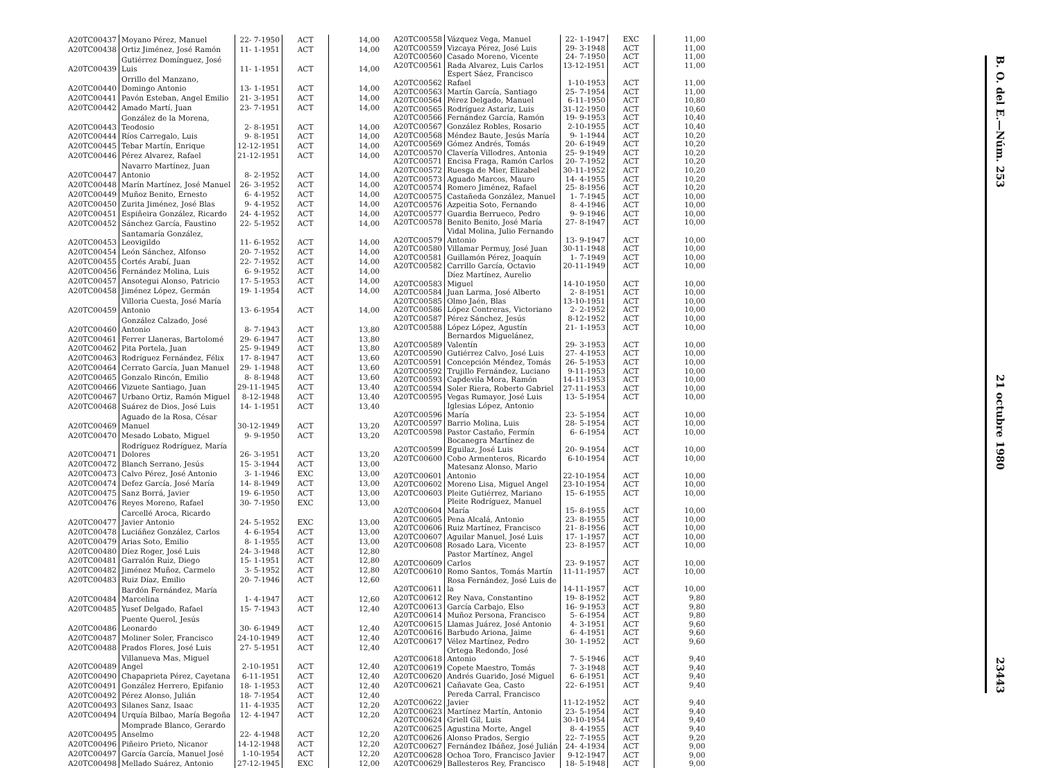| A20TC00437 | Moyano Pérez, Manuel | 22- 7-1950 | ACT | 14,00 |
| A20TC00438 | Ortiz Jiménez, José Ramón | 11- 1-1951 | ACT | 14,00 |
| A20TC00439 | Gutiérrez Domínguez, José Luis | 11- 1-1951 | ACT | 14,00 |
| A20TC00440 | Orrillo del Manzano, Domingo Antonio | 13- 1-1951 | ACT | 14,00 |
| A20TC00441 | Pavón Esteban, Angel Emilio | 21- 3-1951 | ACT | 14,00 |
| A20TC00442 | Amado Martí, Juan | 23- 7-1951 | ACT | 14,00 |
| A20TC00443 | González de la Morena, Teodosio | 2- 8-1951 | ACT | 14,00 |
| A20TC00444 | Ríos Carregalo, Luis | 9- 8-1951 | ACT | 14,00 |
| A20TC00445 | Tebar Martín, Enrique | 12-12-1951 | ACT | 14,00 |
| A20TC00446 | Pérez Alvarez, Rafael | 21-12-1951 | ACT | 14,00 |
| A20TC00447 | Navarro Martínez, Juan Antonio | 8- 2-1952 | ACT | 14,00 |
| A20TC00448 | Marín Martínez, José Manuel | 26- 3-1952 | ACT | 14,00 |
| A20TC00449 | Muñoz Benito, Ernesto | 6- 4-1952 | ACT | 14,00 |
| A20TC00450 | Zurita Jiménez, José Blas | 9- 4-1952 | ACT | 14,00 |
| A20TC00451 | Espiñeira González, Ricardo | 24- 4-1952 | ACT | 14,00 |
| A20TC00452 | Sánchez García, Faustino | 22- 5-1952 | ACT | 14,00 |
| A20TC00453 | Santamaría González, Leovigildo | 11- 6-1952 | ACT | 14,00 |
| A20TC00454 | León Sánchez, Alfonso | 20- 7-1952 | ACT | 14,00 |
| A20TC00455 | Cortés Arabí, Juan | 22- 7-1952 | ACT | 14,00 |
| A20TC00456 | Fernández Molina, Luis | 6- 9-1952 | ACT | 14,00 |
| A20TC00457 | Ansotegui Alonso, Patricio | 17- 5-1953 | ACT | 14,00 |
| A20TC00458 | Jiménez López, Germán | 19- 1-1954 | ACT | 14,00 |
| A20TC00459 | Villoria Cuesta, José María Antonio | 13- 6-1954 | ACT | 14,00 |
| A20TC00460 | González Calzado, José Antonio | 8- 7-1943 | ACT | 13,80 |
| A20TC00461 | Ferrer Llaneras, Bartolomé | 29- 6-1947 | ACT | 13,80 |
| A20TC00462 | Pita Portela, Juan | 25- 9-1949 | ACT | 13,80 |
| A20TC00463 | Rodríguez Fernández, Félix | 17- 8-1947 | ACT | 13,60 |
| A20TC00464 | Cerrato García, Juan Manuel | 29- 1-1948 | ACT | 13,60 |
| A20TC00465 | Gonzalo Rincón, Emilio | 8- 8-1948 | ACT | 13,60 |
| A20TC00466 | Vizuete Santiago, Juan | 29-11-1945 | ACT | 13,40 |
| A20TC00467 | Urbano Ortiz, Ramón Miguel | 8-12-1948 | ACT | 13,40 |
| A20TC00468 | Suárez de Dios, José Luis | 14- 1-1951 | ACT | 13,40 |
| A20TC00469 | Aguado de la Rosa, César Manuel | 30-12-1949 | ACT | 13,20 |
| A20TC00470 | Mesado Lobato, Miguel | 9- 9-1950 | ACT | 13,20 |
| A20TC00471 | Rodríguez Rodríguez, María Dolores | 26- 3-1951 | ACT | 13,20 |
| A20TC00472 | Blanch Serrano, Jesús | 15- 3-1944 | ACT | 13,00 |
| A20TC00473 | Calvo Pérez, José Antonio | 3- 1-1946 | EXC | 13,00 |
| A20TC00474 | Defez García, José María | 14- 8-1949 | ACT | 13,00 |
| A20TC00475 | Sanz Borrá, Javier | 19- 6-1950 | ACT | 13,00 |
| A20TC00476 | Reyes Moreno, Rafael | 30- 7-1950 | EXC | 13,00 |
| A20TC00477 | Carcellé Aroca, Ricardo Javier Antonio | 24- 5-1952 | EXC | 13,00 |
| A20TC00478 | Luciáñez González, Carlos | 4- 6-1954 | ACT | 13,00 |
| A20TC00479 | Arias Soto, Emilio | 8- 1-1955 | ACT | 13,00 |
| A20TC00480 | Díez Roger, José Luis | 24- 3-1948 | ACT | 12,80 |
| A20TC00481 | Garralón Ruiz, Diego | 15- 1-1951 | ACT | 12,80 |
| A20TC00482 | Jiménez Muñoz, Carmelo | 3- 5-1952 | ACT | 12,80 |
| A20TC00483 | Ruiz Díaz, Emilio | 20- 7-1946 | ACT | 12,60 |
| A20TC00484 | Bardón Fernández, María Marcelina | 1- 4-1947 | ACT | 12,60 |
| A20TC00485 | Yusef Delgado, Rafael | 15- 7-1943 | ACT | 12,40 |
| A20TC00486 | Puente Querol, Jesús Leonardo | 30- 6-1949 | ACT | 12,40 |
| A20TC00487 | Moliner Soler, Francisco | 24-10-1949 | ACT | 12,40 |
| A20TC00488 | Prados Flores, José Luis | 27- 5-1951 | ACT | 12,40 |
| A20TC00489 | Villanueva Mas, Miguel Angel | 2-10-1951 | ACT | 12,40 |
| A20TC00490 | Chapaprieta Pérez, Cayetana | 6-11-1951 | ACT | 12,40 |
| A20TC00491 | González Herrero, Epifanio | 18- 1-1953 | ACT | 12,40 |
| A20TC00492 | Pérez Alonso, Julián | 18- 7-1954 | ACT | 12,40 |
| A20TC00493 | Silanes Sanz, Isaac | 11- 4-1935 | ACT | 12,20 |
| A20TC00494 | Urquía Bilbao, María Begoña | 12- 4-1947 | ACT | 12,20 |
| A20TC00495 | Momprade Blanco, Gerardo Anselmo | 22- 4-1948 | ACT | 12,20 |
| A20TC00496 | Piñeiro Prieto, Nicanor | 14-12-1948 | ACT | 12,20 |
| A20TC00497 | García García, Manuel José | 1-10-1954 | ACT | 12,20 |
| A20TC00498 | Mellado Suárez, Antonio | 27-12-1945 | EXC | 12,00 |
| A20TC00558 | Vázquez Vega, Manuel | 22- 1-1947 | EXC | 11,00 |
| A20TC00559 | Vizcaya Pérez, José Luis | 29- 3-1948 | ACT | 11,00 |
| A20TC00560 | Casado Moreno, Vicente | 24- 7-1950 | ACT | 11,00 |
| A20TC00561 | Rada Alvarez, Luis Carlos | 13-12-1951 | ACT | 11,00 |
| A20TC00562 | Espert Sáez, Francisco Rafael | 1-10-1953 | ACT | 11,00 |
| A20TC00563 | Martín García, Santiago | 25- 7-1954 | ACT | 11,00 |
| A20TC00564 | Pérez Delgado, Manuel | 6-11-1950 | ACT | 10,80 |
| A20TC00565 | Rodríguez Astariz, Luis | 31-12-1950 | ACT | 10,60 |
| A20TC00566 | Fernández García, Ramón | 19- 9-1953 | ACT | 10,40 |
| A20TC00567 | González Robles, Rosario | 2-10-1955 | ACT | 10,40 |
| A20TC00568 | Méndez Baute, Jesús María | 9- 1-1944 | ACT | 10,20 |
| A20TC00569 | Gómez Andrés, Tomás | 20- 6-1949 | ACT | 10,20 |
| A20TC00570 | Clavería Villodres, Antonia | 25- 9-1949 | ACT | 10,20 |
| A20TC00571 | Encisa Fraga, Ramón Carlos | 20- 7-1952 | ACT | 10,20 |
| A20TC00572 | Ruesga de Mier, Elizabel | 30-11-1952 | ACT | 10,20 |
| A20TC00573 | Aguado Marcos, Mauro | 14- 4-1955 | ACT | 10,20 |
| A20TC00574 | Romero Jiménez, Rafael | 25- 8-1956 | ACT | 10,20 |
| A20TC00575 | Castañeda González, Manuel | 1- 7-1945 | ACT | 10,00 |
| A20TC00576 | Azpeitia Soto, Fernando | 8- 4-1946 | ACT | 10,00 |
| A20TC00577 | Guardia Berrueco, Pedro | 9- 9-1946 | ACT | 10,00 |
| A20TC00578 | Benito Benito, José María | 27- 8-1947 | ACT | 10,00 |
| A20TC00579 | Vidal Molina, Julio Fernando Antonio | 13- 9-1947 | ACT | 10,00 |
| A20TC00580 | Villamar Permuy, José Juan | 30-11-1948 | ACT | 10,00 |
| A20TC00581 | Guillamón Pérez, Joaquín | 1- 7-1949 | ACT | 10,00 |
| A20TC00582 | Carrillo García, Octavio | 20-11-1949 | ACT | 10,00 |
| A20TC00583 | Díez Martínez, Aurelio Miguel | 14-10-1950 | ACT | 10,00 |
| A20TC00584 | Juan Larma, José Alberto | 2- 8-1951 | ACT | 10,00 |
| A20TC00585 | Olmo Jaén, Blas | 13-10-1951 | ACT | 10,00 |
| A20TC00586 | López Contreras, Victoriano | 2- 2-1952 | ACT | 10,00 |
| A20TC00587 | Pérez Sánchez, Jesús | 8-12-1952 | ACT | 10,00 |
| A20TC00588 | López López, Agustín | 21- 1-1953 | ACT | 10,00 |
| A20TC00589 | Bernardos Miguelánez, Valentín | 29- 3-1953 | ACT | 10,00 |
| A20TC00590 | Gutiérrez Calvo, José Luis | 27- 4-1953 | ACT | 10,00 |
| A20TC00591 | Concepción Méndez, Tomás | 26- 5-1953 | ACT | 10,00 |
| A20TC00592 | Trujillo Fernández, Luciano | 9-11-1953 | ACT | 10,00 |
| A20TC00593 | Capdevila Mora, Ramón | 14-11-1953 | ACT | 10,00 |
| A20TC00594 | Soler Riera, Roberto Gabriel | 27-11-1953 | ACT | 10,00 |
| A20TC00595 | Vegas Rumayor, José Luis | 13- 5-1954 | ACT | 10,00 |
| A20TC00596 | Iglesias López, Antonio María | 23- 5-1954 | ACT | 10,00 |
| A20TC00597 | Barrio Molina, Luis | 28- 5-1954 | ACT | 10,00 |
| A20TC00598 | Pastor Castaño, Fermín | 6- 6-1954 | ACT | 10,00 |
| A20TC00599 | Bocanegra Martínez de Eguilaz, José Luis | 20- 9-1954 | ACT | 10,00 |
| A20TC00600 | Cobo Armenteros, Ricardo | 6-10-1954 | ACT | 10,00 |
| A20TC00601 | Matesanz Alonso, Mario Antonio | 22-10-1954 | ACT | 10,00 |
| A20TC00602 | Moreno Lisa, Miguel Angel | 23-10-1954 | ACT | 10,00 |
| A20TC00603 | Pleite Gutiérrez, Mariano | 15- 6-1955 | ACT | 10,00 |
| A20TC00604 | Pleite Rodríguez, Manuel María | 15- 8-1955 | ACT | 10,00 |
| A20TC00605 | Pena Alcalá, Antonio | 23- 8-1955 | ACT | 10,00 |
| A20TC00606 | Ruiz Martínez, Francisco | 21- 8-1956 | ACT | 10,00 |
| A20TC00607 | Aguilar Manuel, José Luis | 17- 1-1957 | ACT | 10,00 |
| A20TC00608 | Rosado Lara, Vicente | 23- 8-1957 | ACT | 10,00 |
| A20TC00609 | Pastor Martínez, Angel Carlos | 23- 9-1957 | ACT | 10,00 |
| A20TC00610 | Romo Santos, Tomás Martín | 11-11-1957 | ACT | 10,00 |
| A20TC00611 | Rosa Fernández, José Luis de la | 14-11-1957 | ACT | 10,00 |
| A20TC00612 | Rey Nava, Constantino | 19- 8-1952 | ACT | 9,80 |
| A20TC00613 | García Carbajo, Elso | 16- 9-1953 | ACT | 9,80 |
| A20TC00614 | Muñoz Persona, Francisco | 5- 6-1954 | ACT | 9,80 |
| A20TC00615 | Llamas Juárez, José Antonio | 4- 3-1951 | ACT | 9,60 |
| A20TC00616 | Barbudo Ariona, Jaime | 6- 4-1951 | ACT | 9,60 |
| A20TC00617 | Vélez Martínez, Pedro | 30- 1-1952 | ACT | 9,60 |
| A20TC00618 | Ortega Redondo, José Antonio | 7- 5-1946 | ACT | 9,40 |
| A20TC00619 | Copete Maestro, Tomás | 7- 3-1948 | ACT | 9,40 |
| A20TC00620 | Andrés Guarido, José Miguel | 6- 6-1951 | ACT | 9,40 |
| A20TC00621 | Cañavate Gea, Casto | 22- 6-1951 | ACT | 9,40 |
| A20TC00622 | Pereda Carral, Francisco Javier | 11-12-1952 | ACT | 9,40 |
| A20TC00623 | Martínez Martín, Antonio | 23- 5-1954 | ACT | 9,40 |
| A20TC00624 | Griell Gil, Luis | 30-10-1954 | ACT | 9,40 |
| A20TC00625 | Agustina Morte, Angel | 8- 4-1955 | ACT | 9,40 |
| A20TC00626 | Alonso Prados, Sergio | 22- 7-1955 | ACT | 9,20 |
| A20TC00627 | Fernández Ibáñez, José Julián | 24- 4-1934 | ACT | 9,00 |
| A20TC00628 | Ochoa Toro, Francisco Javier | 9-12-1947 | ACT | 9,00 |
| A20TC00629 | Ballesteros Rey, Francisco | 18- 5-1948 | ACT | 9,00 |
B. O. del E.—Núm. 253 21 octubre 1980 23443